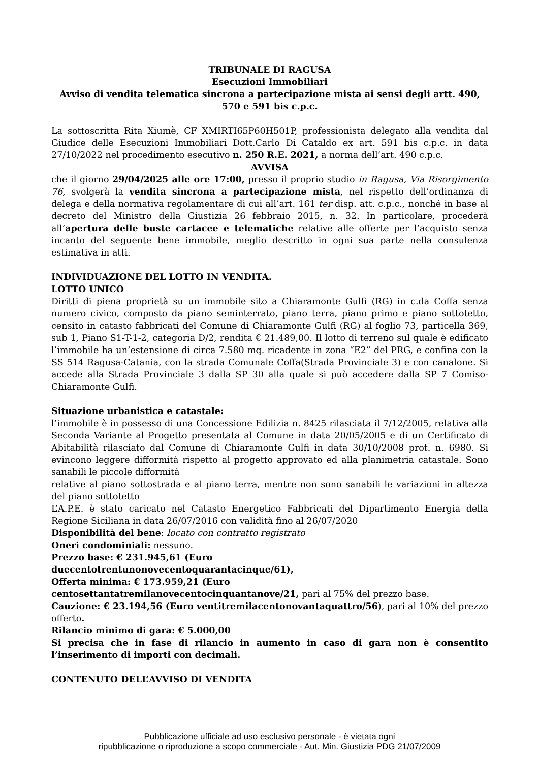TRIBUNALE DI RAGUSA
Esecuzioni Immobiliari
Avviso di vendita telematica sincrona a partecipazione mista ai sensi degli artt. 490, 570 e 591 bis c.p.c.
La sottoscritta Rita Xiumè, CF XMIRTI65P60H501P, professionista delegato alla vendita dal Giudice delle Esecuzioni Immobiliari Dott.Carlo Di Cataldo ex art. 591 bis c.p.c. in data 27/10/2022 nel procedimento esecutivo n. 250 R.E. 2021, a norma dell’art. 490 c.p.c.
AVVISA
che il giorno 29/04/2025 alle ore 17:00, presso il proprio studio in Ragusa, Via Risorgimento 76, svolgerà la vendita sincrona a partecipazione mista, nel rispetto dell’ordinanza di delega e della normativa regolamentare di cui all’art. 161 ter disp. att. c.p.c., nonché in base al decreto del Ministro della Giustizia 26 febbraio 2015, n. 32. In particolare, procederà all’apertura delle buste cartacee e telematiche relative alle offerte per l’acquisto senza incanto del seguente bene immobile, meglio descritto in ogni sua parte nella consulenza estimativa in atti.
INDIVIDUAZIONE DEL LOTTO IN VENDITA.
LOTTO UNICO
Diritti di piena proprietà su un immobile sito a Chiaramonte Gulfi (RG) in c.da Coffa senza numero civico, composto da piano seminterrato, piano terra, piano primo e piano sottotetto, censito in catasto fabbricati del Comune di Chiaramonte Gulfi (RG) al foglio 73, particella 369, sub 1, Piano S1-T-1-2, categoria D/2, rendita € 21.489,00. Il lotto di terreno sul quale è edificato l’immobile ha un’estensione di circa 7.580 mq. ricadente in zona “E2” del PRG, e confina con la SS 514 Ragusa-Catania, con la strada Comunale Coffa(Strada Provinciale 3) e con canalone. Si accede alla Strada Provinciale 3 dalla SP 30 alla quale si può accedere dalla SP 7 Comiso-Chiaramonte Gulfi.
Situazione urbanistica e catastale:
l’immobile è in possesso di una Concessione Edilizia n. 8425 rilasciata il 7/12/2005, relativa alla Seconda Variante al Progetto presentata al Comune in data 20/05/2005 e di un Certificato di Abitabilità rilasciato dal Comune di Chiaramonte Gulfi in data 30/10/2008 prot. n. 6980. Si evincono leggere difformità rispetto al progetto approvato ed alla planimetria catastale. Sono sanabili le piccole difformità
relative al piano sottostrada e al piano terra, mentre non sono sanabili le variazioni in altezza del piano sottotetto
L’A.P.E. è stato caricato nel Catasto Energetico Fabbricati del Dipartimento Energia della Regione Siciliana in data 26/07/2016 con validità fino al 26/07/2020
Disponibilità del bene: locato con contratto registrato
Oneri condominiali: nessuno.
Prezzo base: € 231.945,61 (Euro
duecentotrentunonovecentoquarantacinque/61),
Offerta minima: € 173.959,21 (Euro
centosettantatremilanovecentocinquantanove/21, pari al 75% del prezzo base.
Cauzione: € 23.194,56 (Euro ventitremilacentonovantaquattro/56), pari al 10% del prezzo offerto.
Rilancio minimo di gara: € 5.000,00
Si precisa che in fase di rilancio in aumento in caso di gara non è consentito l’inserimento di importi con decimali.
CONTENUTO DELL’AVVISO DI VENDITA
Pubblicazione ufficiale ad uso esclusivo personale - è vietata ogni
ripubblicazione o riproduzione a scopo commerciale - Aut. Min. Giustizia PDG 21/07/2009